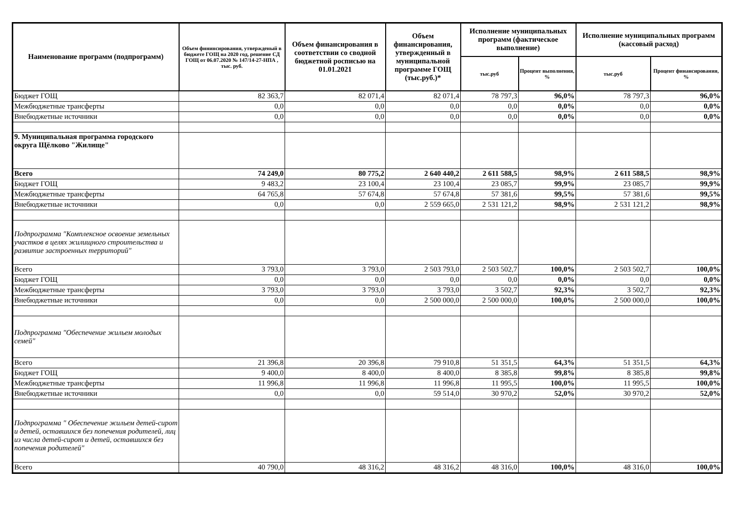| Наименование программ (подпрограмм) | Объем фининсирования, утвержденый в бюджете ГОЩ на 2020 год, решение СД ГОЩ от 06.07.2020 № 147/14-27-НПА , тыс. руб. | Объем финансирования в соответствии со сводной бюджетной росписью на 01.01.2021 | Объем финансирования, утвержденный в муниципальной программе ГОЩ (тыс.руб.)* | Исполнение муниципальных программ (фактическое выполнение) | | Исполнение муниципальных программ (кассовый расход) | |
| --- | --- | --- | --- | --- | --- | --- | --- |
| | | | | тыс.руб | Процент выполнения, % | тыс.руб | Процент финансирования, % |
| Бюджет ГОЩ | 82 363,7 | 82 071,4 | 82 071,4 | 78 797,3 | 96,0% | 78 797,3 | 96,0% |
| Межбюджетные трансферты | 0,0 | 0,0 | 0,0 | 0,0 | 0,0% | 0,0 | 0,0% |
| Внебюджетные источники | 0,0 | 0,0 | 0,0 | 0,0 | 0,0% | 0,0 | 0,0% |
| 9. Муниципальная программа городского округа Щёлково "Жилище" | | | | | | | |
| Всего | 74 249,0 | 80 775,2 | 2 640 440,2 | 2 611 588,5 | 98,9% | 2 611 588,5 | 98,9% |
| Бюджет ГОЩ | 9 483,2 | 23 100,4 | 23 100,4 | 23 085,7 | 99,9% | 23 085,7 | 99,9% |
| Межбюджетные трансферты | 64 765,8 | 57 674,8 | 57 674,8 | 57 381,6 | 99,5% | 57 381,6 | 99,5% |
| Внебюджетные источники | 0,0 | 0,0 | 2 559 665,0 | 2 531 121,2 | 98,9% | 2 531 121,2 | 98,9% |
| Подпрограмма "Комплексное освоение земельных участков в целях жилищного строительства и развитие застроенных территорий" | | | | | | | |
| Всего | 3 793,0 | 3 793,0 | 2 503 793,0 | 2 503 502,7 | 100,0% | 2 503 502,7 | 100,0% |
| Бюджет ГОЩ | 0,0 | 0,0 | 0,0 | 0,0 | 0,0% | 0,0 | 0,0% |
| Межбюджетные трансферты | 3 793,0 | 3 793,0 | 3 793,0 | 3 502,7 | 92,3% | 3 502,7 | 92,3% |
| Внебюджетные источники | 0,0 | 0,0 | 2 500 000,0 | 2 500 000,0 | 100,0% | 2 500 000,0 | 100,0% |
| Подпрограмма "Обеспечение жильем молодых семей" | | | | | | | |
| Всего | 21 396,8 | 20 396,8 | 79 910,8 | 51 351,5 | 64,3% | 51 351,5 | 64,3% |
| Бюджет ГОЩ | 9 400,0 | 8 400,0 | 8 400,0 | 8 385,8 | 99,8% | 8 385,8 | 99,8% |
| Межбюджетные трансферты | 11 996,8 | 11 996,8 | 11 996,8 | 11 995,5 | 100,0% | 11 995,5 | 100,0% |
| Внебюджетные источники | 0,0 | 0,0 | 59 514,0 | 30 970,2 | 52,0% | 30 970,2 | 52,0% |
| Подпрограмма " Обеспечение жильем детей-сирот и детей, оставшихся без попечения родителей, лиц из числа детей-сирот и детей, оставшихся без попечения родителей" | | | | | | | |
| Всего | 40 790,0 | 48 316,2 | 48 316,2 | 48 316,0 | 100,0% | 48 316,0 | 100,0% |